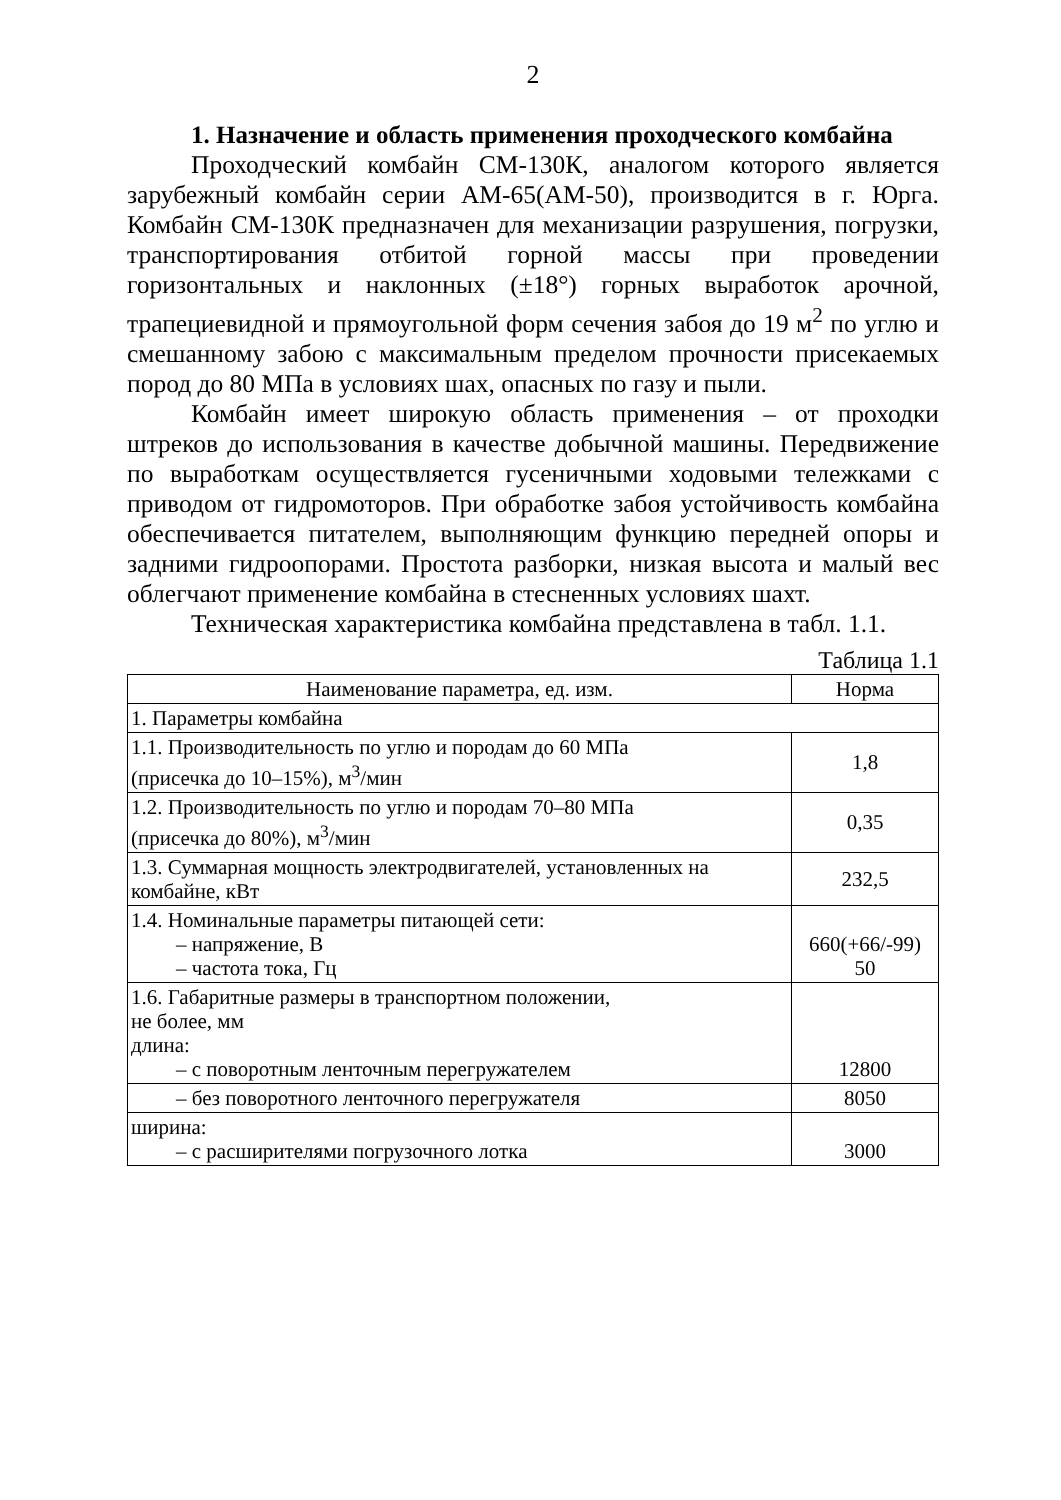2
1. Назначение и область применения проходческого комбайна
Проходческий комбайн СМ-130К, аналогом которого является зарубежный комбайн серии АМ-65(АМ-50), производится в г. Юрга. Комбайн СМ-130К предназначен для механизации разрушения, погрузки, транспортирования отбитой горной массы при проведении горизонтальных и наклонных (±18°) горных выработок арочной, трапециевидной и прямоугольной форм сечения забоя до 19 м<sup>2</sup> по углю и смешанному забою с максимальным пределом прочности присекаемых пород до 80 МПа в условиях шах, опасных по газу и пыли.
Комбайн имеет широкую область применения – от проходки штреков до использования в качестве добычной машины. Передвижение по выработкам осуществляется гусеничными ходовыми тележками с приводом от гидромоторов. При обработке забоя устойчивость комбайна обеспечивается питателем, выполняющим функцию передней опоры и задними гидроопорами. Простота разборки, низкая высота и малый вес облегчают применение комбайна в стесненных условиях шахт.
Техническая характеристика комбайна представлена в табл. 1.1.
Таблица 1.1
| Наименование параметра, ед. изм. | Норма |
| --- | --- |
| 1. Параметры комбайна | |
| 1.1. Производительность по углю и породам до 60 МПа (присечка до 10–15%), м<sup>3</sup>/мин | 1,8 |
| 1.2. Производительность по углю и породам 70–80 МПа (присечка до 80%), м<sup>3</sup>/мин | 0,35 |
| 1.3. Суммарная мощность электродвигателей, установленных на комбайне, кВт | 232,5 |
| 1.4. Номинальные параметры питающей сети: – напряжение, В – частота тока, Гц | 660(+66/-99) 50 |
| 1.6. Габаритные размеры в транспортном положении, не более, мм длина: – с поворотным ленточным перегружателем | 12800 |
| – без поворотного ленточного перегружателя | 8050 |
| ширина: – с расширителями погрузочного лотка | 3000 |